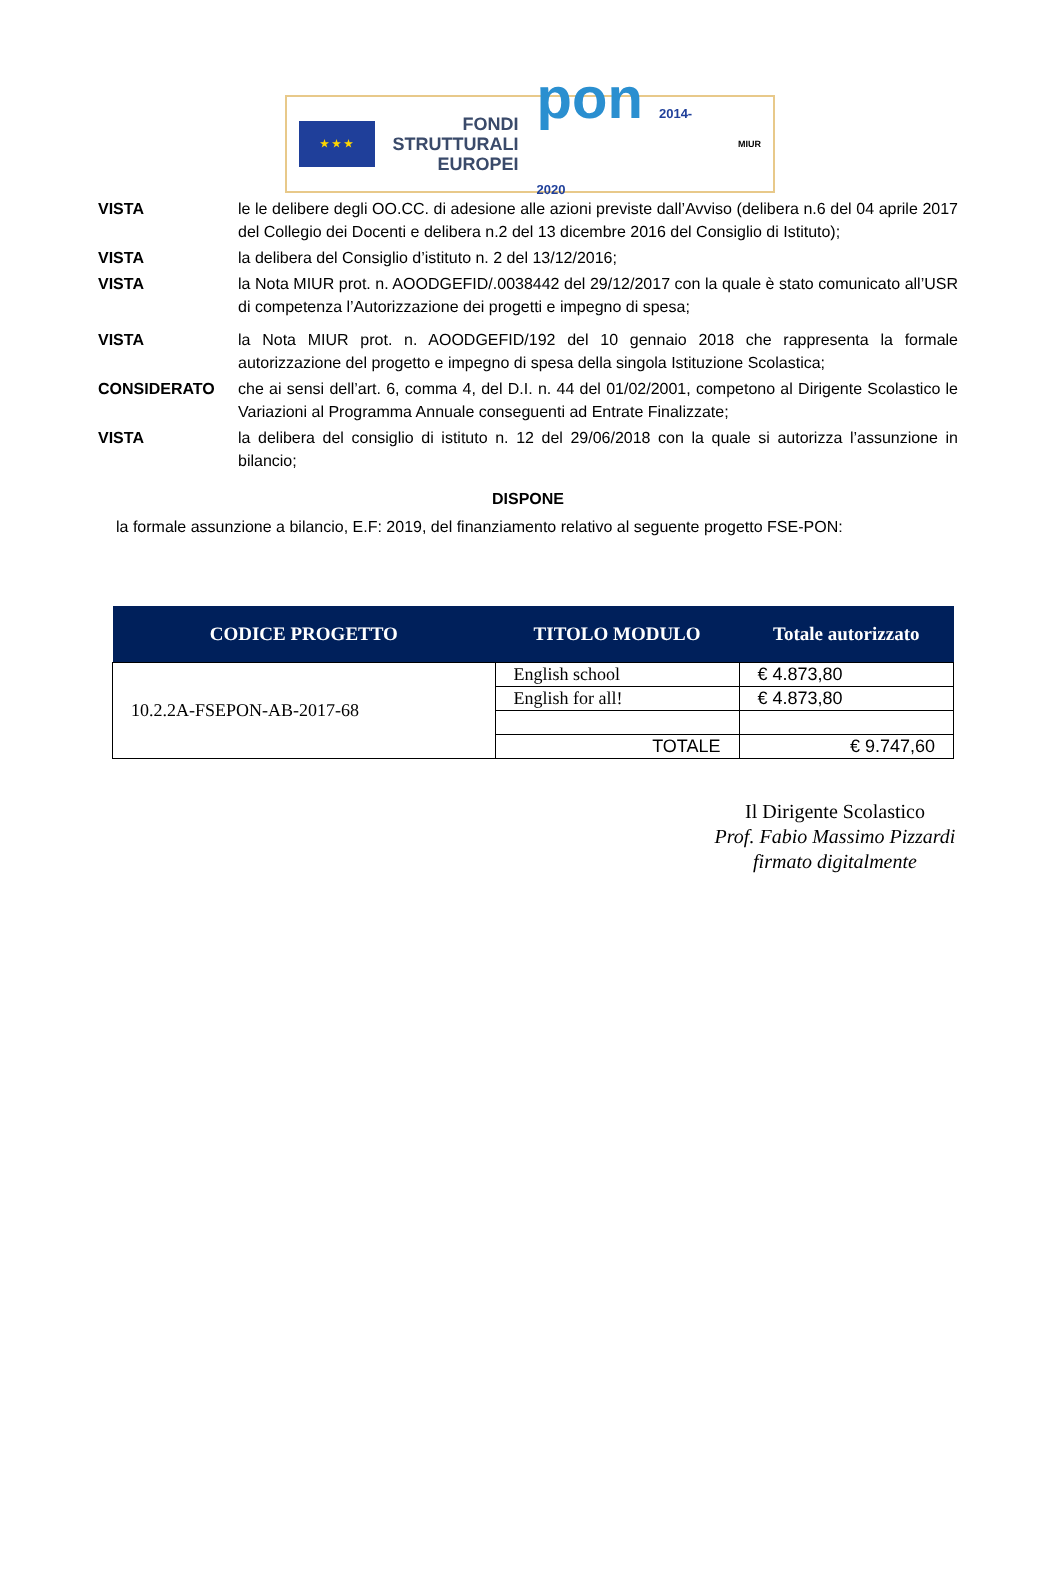★ ★ ★
FONDI
STRUTTURALI
EUROPEI
pon 2014-2020
MIUR
VISTA le le delibere degli OO.CC. di adesione alle azioni previste dall’Avviso (delibera n.6 del 04 aprile 2017 del Collegio dei Docenti e delibera n.2 del 13 dicembre 2016 del Consiglio di Istituto);
VISTA la delibera del Consiglio d’istituto n. 2 del 13/12/2016;
VISTA la Nota MIUR prot. n. AOODGEFID/.0038442 del 29/12/2017 con la quale è stato comunicato all’USR di competenza l’Autorizzazione dei progetti e impegno di spesa;
VISTA la Nota MIUR prot. n. AOODGEFID/192 del 10 gennaio 2018 che rappresenta la formale autorizzazione del progetto e impegno di spesa della singola Istituzione Scolastica;
CONSIDERATO che ai sensi dell’art. 6, comma 4, del D.I. n. 44 del 01/02/2001, competono al Dirigente Scolastico le Variazioni al Programma Annuale conseguenti ad Entrate Finalizzate;
VISTA la delibera del consiglio di istituto n. 12 del 29/06/2018 con la quale si autorizza l’assunzione in bilancio;
DISPONE
la formale assunzione a bilancio, E.F: 2019, del finanziamento relativo al seguente progetto FSE-PON:
| CODICE PROGETTO | TITOLO MODULO | Totale autorizzato |
| --- | --- | --- |
| 10.2.2A-FSEPON-AB-2017-68 | English school | € 4.873,80 |
| | English for all! | € 4.873,80 |
| | TOTALE | € 9.747,60 |
Il Dirigente Scolastico
Prof. Fabio Massimo Pizzardi
firmato digitalmente